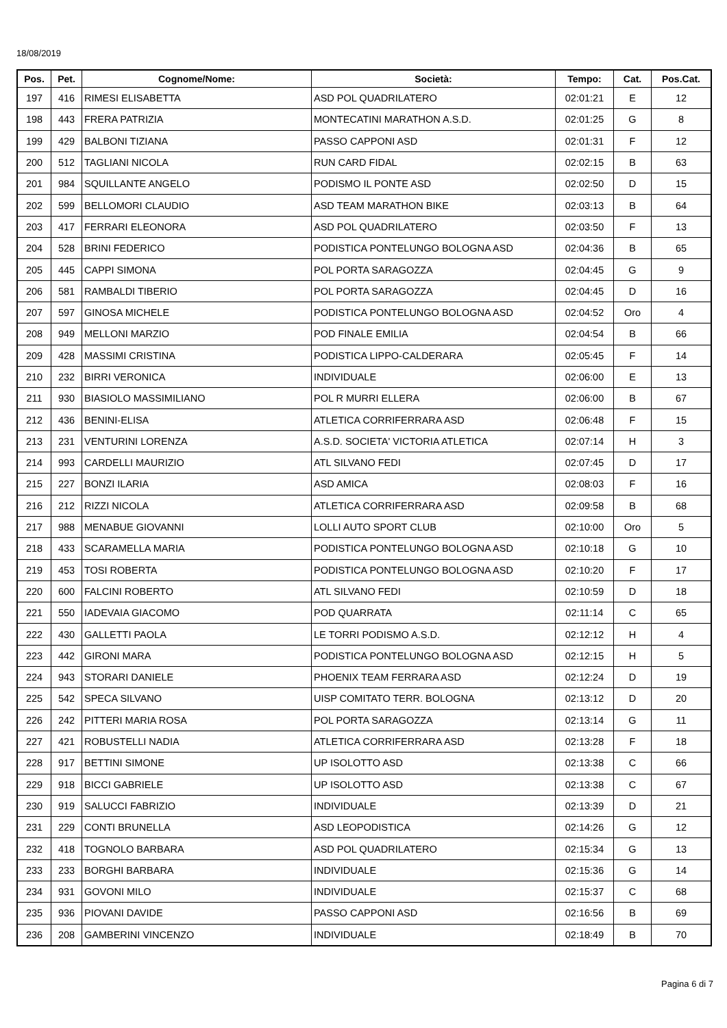18/08/2019
| Pos. | Pet. | Cognome/Nome: | Società: | Tempo: | Cat. | Pos.Cat. |
| --- | --- | --- | --- | --- | --- | --- |
| 197 | 416 | RIMESI ELISABETTA | ASD POL QUADRILATERO | 02:01:21 | E | 12 |
| 198 | 443 | FRERA PATRIZIA | MONTECATINI MARATHON A.S.D. | 02:01:25 | G | 8 |
| 199 | 429 | BALBONI TIZIANA | PASSO CAPPONI ASD | 02:01:31 | F | 12 |
| 200 | 512 | TAGLIANI NICOLA | RUN CARD FIDAL | 02:02:15 | B | 63 |
| 201 | 984 | SQUILLANTE ANGELO | PODISMO IL PONTE ASD | 02:02:50 | D | 15 |
| 202 | 599 | BELLOMORI CLAUDIO | ASD TEAM MARATHON BIKE | 02:03:13 | B | 64 |
| 203 | 417 | FERRARI ELEONORA | ASD POL QUADRILATERO | 02:03:50 | F | 13 |
| 204 | 528 | BRINI FEDERICO | PODISTICA PONTELUNGO BOLOGNA ASD | 02:04:36 | B | 65 |
| 205 | 445 | CAPPI SIMONA | POL PORTA SARAGOZZA | 02:04:45 | G | 9 |
| 206 | 581 | RAMBALDI TIBERIO | POL PORTA SARAGOZZA | 02:04:45 | D | 16 |
| 207 | 597 | GINOSA MICHELE | PODISTICA PONTELUNGO BOLOGNA ASD | 02:04:52 | Oro | 4 |
| 208 | 949 | MELLONI MARZIO | POD FINALE EMILIA | 02:04:54 | B | 66 |
| 209 | 428 | MASSIMI CRISTINA | PODISTICA LIPPO-CALDERARA | 02:05:45 | F | 14 |
| 210 | 232 | BIRRI VERONICA | INDIVIDUALE | 02:06:00 | E | 13 |
| 211 | 930 | BIASIOLO MASSIMILIANO | POL R MURRI ELLERA | 02:06:00 | B | 67 |
| 212 | 436 | BENINI-ELISA | ATLETICA CORRIFERRARA ASD | 02:06:48 | F | 15 |
| 213 | 231 | VENTURINI LORENZA | A.S.D. SOCIETA' VICTORIA ATLETICA | 02:07:14 | H | 3 |
| 214 | 993 | CARDELLI MAURIZIO | ATL SILVANO FEDI | 02:07:45 | D | 17 |
| 215 | 227 | BONZI ILARIA | ASD AMICA | 02:08:03 | F | 16 |
| 216 | 212 | RIZZI NICOLA | ATLETICA CORRIFERRARA ASD | 02:09:58 | B | 68 |
| 217 | 988 | MENABUE GIOVANNI | LOLLI AUTO SPORT CLUB | 02:10:00 | Oro | 5 |
| 218 | 433 | SCARAMELLA MARIA | PODISTICA PONTELUNGO BOLOGNA ASD | 02:10:18 | G | 10 |
| 219 | 453 | TOSI ROBERTA | PODISTICA PONTELUNGO BOLOGNA ASD | 02:10:20 | F | 17 |
| 220 | 600 | FALCINI ROBERTO | ATL SILVANO FEDI | 02:10:59 | D | 18 |
| 221 | 550 | IADEVAIA GIACOMO | POD QUARRATA | 02:11:14 | C | 65 |
| 222 | 430 | GALLETTI PAOLA | LE TORRI PODISMO A.S.D. | 02:12:12 | H | 4 |
| 223 | 442 | GIRONI MARA | PODISTICA PONTELUNGO BOLOGNA ASD | 02:12:15 | H | 5 |
| 224 | 943 | STORARI DANIELE | PHOENIX TEAM FERRARA ASD | 02:12:24 | D | 19 |
| 225 | 542 | SPECA SILVANO | UISP COMITATO TERR. BOLOGNA | 02:13:12 | D | 20 |
| 226 | 242 | PITTERI MARIA ROSA | POL PORTA SARAGOZZA | 02:13:14 | G | 11 |
| 227 | 421 | ROBUSTELLI NADIA | ATLETICA CORRIFERRARA ASD | 02:13:28 | F | 18 |
| 228 | 917 | BETTINI SIMONE | UP ISOLOTTO ASD | 02:13:38 | C | 66 |
| 229 | 918 | BICCI GABRIELE | UP ISOLOTTO ASD | 02:13:38 | C | 67 |
| 230 | 919 | SALUCCI FABRIZIO | INDIVIDUALE | 02:13:39 | D | 21 |
| 231 | 229 | CONTI BRUNELLA | ASD LEOPODISTICA | 02:14:26 | G | 12 |
| 232 | 418 | TOGNOLO BARBARA | ASD POL QUADRILATERO | 02:15:34 | G | 13 |
| 233 | 233 | BORGHI BARBARA | INDIVIDUALE | 02:15:36 | G | 14 |
| 234 | 931 | GOVONI MILO | INDIVIDUALE | 02:15:37 | C | 68 |
| 235 | 936 | PIOVANI DAVIDE | PASSO CAPPONI ASD | 02:16:56 | B | 69 |
| 236 | 208 | GAMBERINI VINCENZO | INDIVIDUALE | 02:18:49 | B | 70 |
Pagina 6 di 7